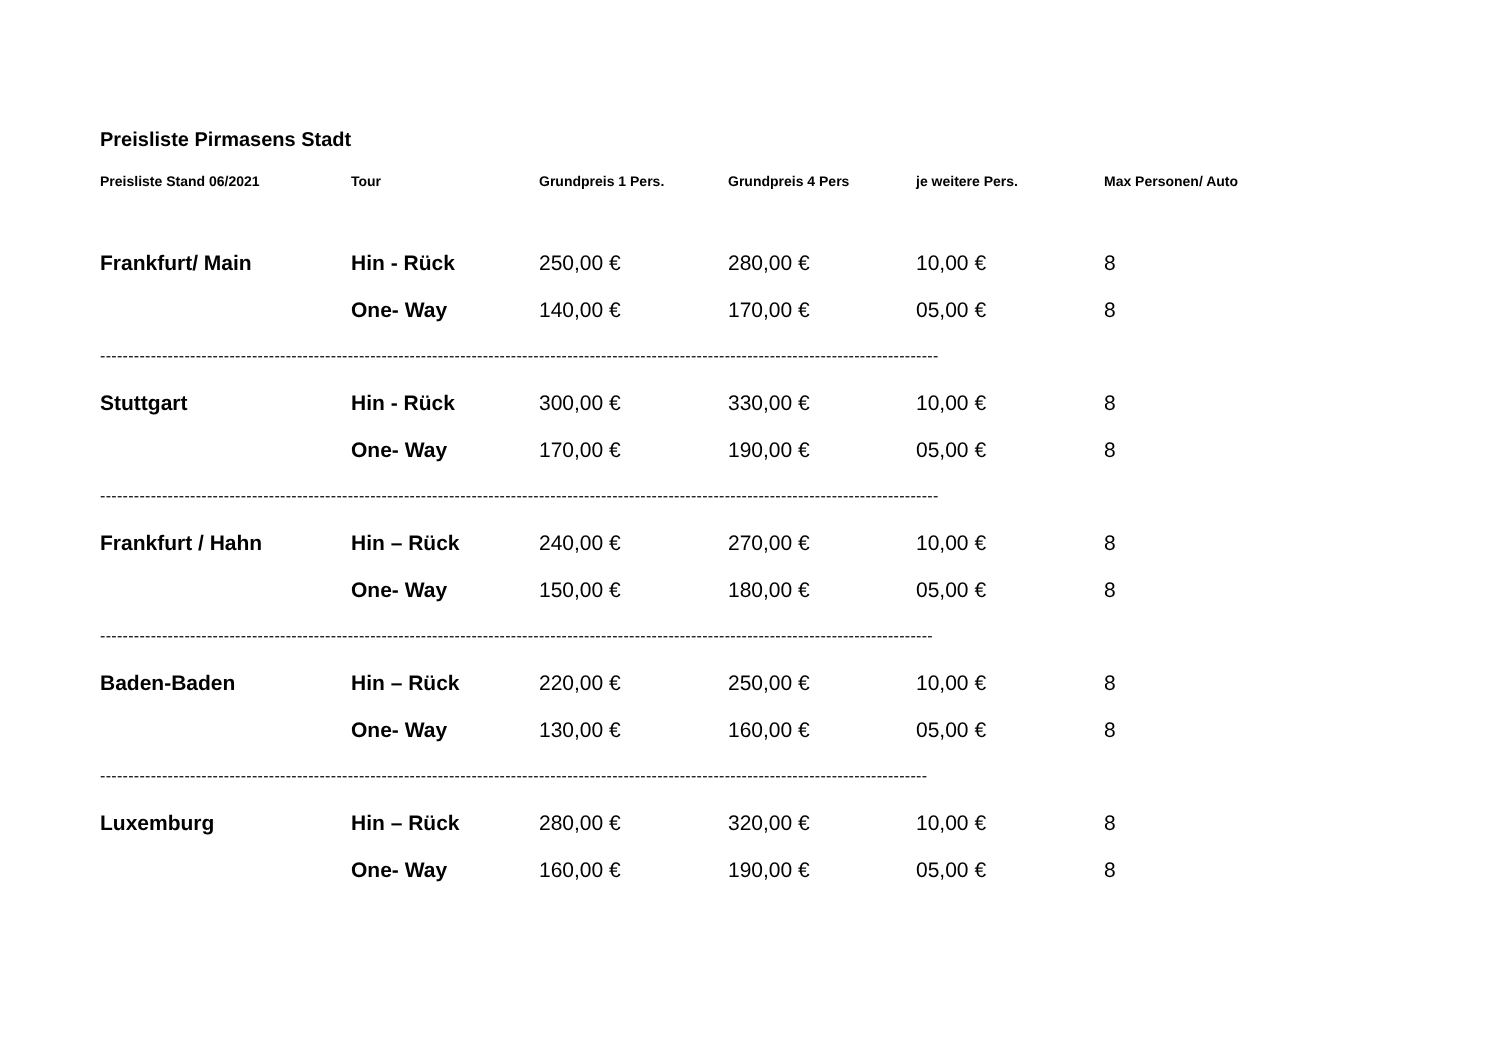Preisliste Pirmasens Stadt
| Preisliste Stand 06/2021 | Tour | Grundpreis 1 Pers. | Grundpreis 4 Pers | je weitere Pers. | Max Personen/ Auto |
| --- | --- | --- | --- | --- | --- |
| Frankfurt/ Main | Hin - Rück | 250,00 € | 280,00 € | 10,00 € | 8 |
| | One- Way | 140,00 € | 170,00 € | 05,00 € | 8 |
| ----------------------------------------------------------------------------------------------------------------------------------------------------- | | | | | |
| Stuttgart | Hin - Rück | 300,00 € | 330,00 € | 10,00 € | 8 |
| | One- Way | 170,00 € | 190,00 € | 05,00 € | 8 |
| ----------------------------------------------------------------------------------------------------------------------------------------------------- | | | | | |
| Frankfurt / Hahn | Hin – Rück | 240,00 € | 270,00 € | 10,00 € | 8 |
| | One- Way | 150,00 € | 180,00 € | 05,00 € | 8 |
| ---------------------------------------------------------------------------------------------------------------------------------------------------- | | | | | |
| Baden-Baden | Hin – Rück | 220,00 € | 250,00 € | 10,00 € | 8 |
| | One- Way | 130,00 € | 160,00 € | 05,00 € | 8 |
| --------------------------------------------------------------------------------------------------------------------------------------------------- | | | | | |
| Luxemburg | Hin – Rück | 280,00 € | 320,00 € | 10,00 € | 8 |
| | One- Way | 160,00 € | 190,00 € | 05,00 € | 8 |